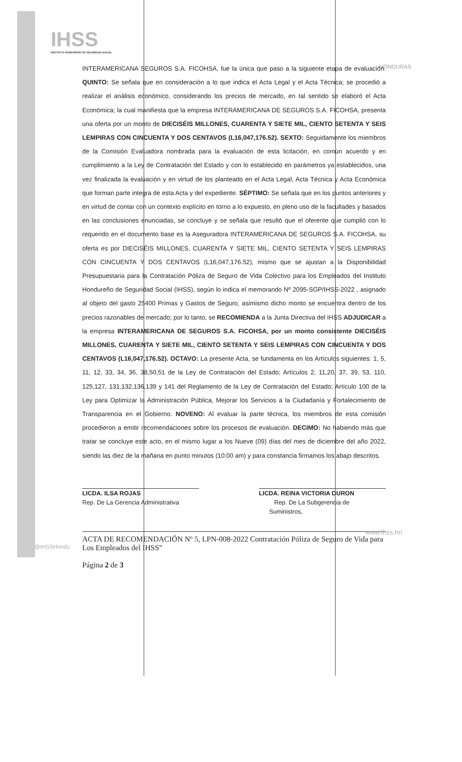IHSS
INSTITUTO HONDUREÑO DE SEGURIDAD SOCIAL
HONDURAS
INTERAMERICANA SEGUROS S.A. FICOHSA, fue la única que paso a la siguiente etapa de evaluación. QUINTO: Se señala que en consideración a lo que indica el Acta Legal y el Acta Técnica; se procedió a realizar el análisis económico, considerando los precios de mercado, en tal sentido se elaboró el Acta Económica; la cual manifiesta que la empresa INTERAMERICANA DE SEGUROS S.A. FICOHSA, presenta una oferta por un monto de DIECISÉIS MILLONES, CUARENTA Y SIETE MIL, CIENTO SETENTA Y SEIS LEMPIRAS CON CINCUENTA Y DOS CENTAVOS (L16,047,176.52). SEXTO: Seguidamente los miembros de la Comisión Evaluadora nombrada para la evaluación de esta licitación, en común acuerdo y en cumplimiento a la Ley de Contratación del Estado y con lo establecido en parámetros ya establecidos, una vez finalizada la evaluación y en virtud de los planteado en el Acta Legal, Acta Técnica y Acta Económica que forman parte integra de esta Acta y del expediente. SÉPTIMO: Se señala que en los puntos anteriores y en virtud de contar con un contexto explícito en torno a lo expuesto, en pleno uso de la facultades y basados en las conclusiones enunciadas, se concluye y se señala que resultó que el oferente que cumplió con lo requerido en el documento base es la Aseguradora INTERAMERICANA DE SEGUROS S.A. FICOHSA, su oferta es por DIECISÉIS MILLONES, CUARENTA Y SIETE MIL, CIENTO SETENTA Y SEIS LEMPIRAS CON CINCUENTA Y DOS CENTAVOS (L16,047,176.52), mismo que se ajustan a la Disponibilidad Presupuestaria para la Contratación Póliza de Seguro de Vida Colectivo para los Empleados del Instituto Hondureño de Seguridad Social (IHSS), según lo indica el memorando Nº 2095-SGP/IHSS-2022 , asignado al objeto del gasto 25400 Primas y Gastos de Seguro, asimismo dicho monto se encuentra dentro de los precios razonables de mercado; por lo tanto, se RECOMIENDA a la Junta Directiva del IHSS ADJUDICAR a la empresa INTERAMERICANA DE SEGUROS S.A. FICOHSA, por un monto consistente DIECISÉIS MILLONES, CUARENTA Y SIETE MIL, CIENTO SETENTA Y SEIS LEMPIRAS CON CINCUENTA Y DOS CENTAVOS (L16,047,176.52). OCTAVO: La presente Acta, se fundamenta en los Artículos siguientes: 1, 5, 11, 12, 33, 34, 36, 38,50,51 de la Ley de Contratación del Estado; Artículos 2, 11,20, 37, 39, 53, 110, 125,127, 131,132,136,139 y 141 del Reglamento de la Ley de Contratación del Estado; Artículo 100 de la Ley para Optimizar la Administración Pública, Mejorar los Servicios a la Ciudadanía y Fortalecimiento de Transparencia en el Gobierno. NOVENO: Al evaluar la parte técnica, los miembros de esta comisión procedieron a emitir recomendaciones sobre los procesos de evaluación. DECIMO: No habiendo más que tratar se concluye este acto, en el mismo lugar a los Nueve (09) días del mes de diciembre del año 2022, siendo las diez de la mañana en punto minutos (10:00 am) y para constancia firmamos los abajo descritos.
LICDA. ILSA ROJAS
Rep. De La Gerencia Administrativa
LICDA. REINA VICTORIA DURON
Rep. De La Subgerencia de
Suministros,
ACTA DE RECOMENDACIÓN Nº 5, LPN-008-2022 Contratación Póliza de Seguro de Vida para Los Empleados del IHSS”
Página 2 de 3
@IHSSHondu
www.ihss.hn